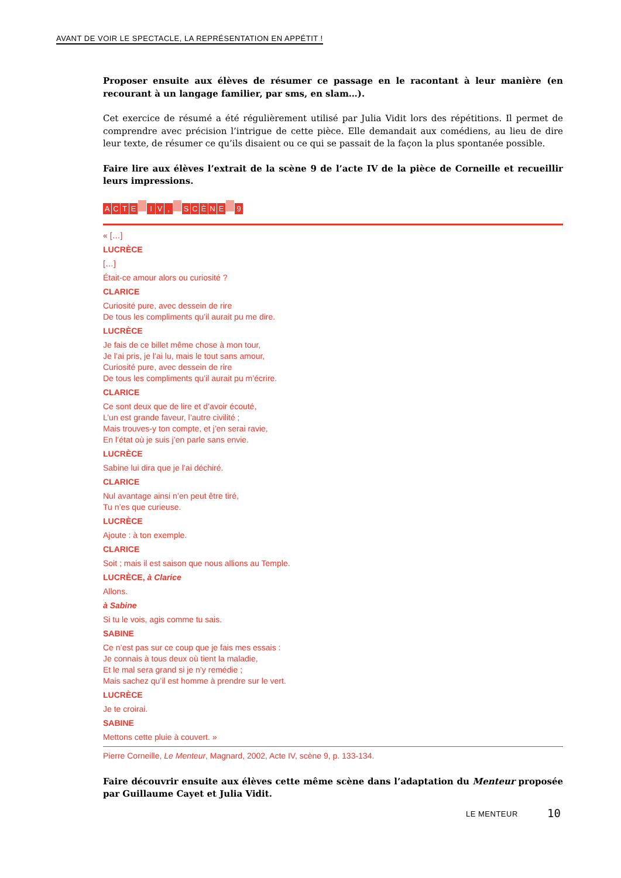AVANT DE VOIR LE SPECTACLE, LA REPRÉSENTATION EN APPÉTIT !
Proposer ensuite aux élèves de résumer ce passage en le racontant à leur manière (en recourant à un langage familier, par sms, en slam…).
Cet exercice de résumé a été régulièrement utilisé par Julia Vidit lors des répétitions. Il permet de comprendre avec précision l’intrigue de cette pièce. Elle demandait aux comédiens, au lieu de dire leur texte, de résumer ce qu’ils disaient ou ce qui se passait de la façon la plus spontanée possible.
Faire lire aux élèves l’extrait de la scène 9 de l’acte IV de la pièce de Corneille et recueillir leurs impressions.
ACTE I V, SCÈNE 9
« […]
LUCRÈCE
[…]
Était-ce amour alors ou curiosité ?
CLARICE
Curiosité pure, avec dessein de rire
De tous les compliments qu’il aurait pu me dire.
LUCRÈCE
Je fais de ce billet même chose à mon tour,
Je l’ai pris, je l’ai lu, mais le tout sans amour,
Curiosité pure, avec dessein de rire
De tous les compliments qu’il aurait pu m’écrire.
CLARICE
Ce sont deux que de lire et d’avoir écouté,
L’un est grande faveur, l’autre civilité ;
Mais trouves-y ton compte, et j’en serai ravie,
En l’état où je suis j’en parle sans envie.
LUCRÈCE
Sabine lui dira que je l’ai déchiré.
CLARICE
Nul avantage ainsi n’en peut être tiré,
Tu n’es que curieuse.
LUCRÈCE
Ajoute : à ton exemple.
CLARICE
Soit ; mais il est saison que nous allions au Temple.
LUCRÈCE, à Clarice
Allons.
à Sabine
Si tu le vois, agis comme tu sais.
SABINE
Ce n’est pas sur ce coup que je fais mes essais :
Je connais à tous deux où tient la maladie,
Et le mal sera grand si je n’y remédie ;
Mais sachez qu’il est homme à prendre sur le vert.
LUCRÈCE
Je te croirai.
SABINE
Mettons cette pluie à couvert. »
Pierre Corneille, Le Menteur, Magnard, 2002, Acte IV, scène 9, p. 133-134.
Faire découvrir ensuite aux élèves cette même scène dans l’adaptation du Menteur proposée par Guillaume Cayet et Julia Vidit.
LE MENTEUR 10